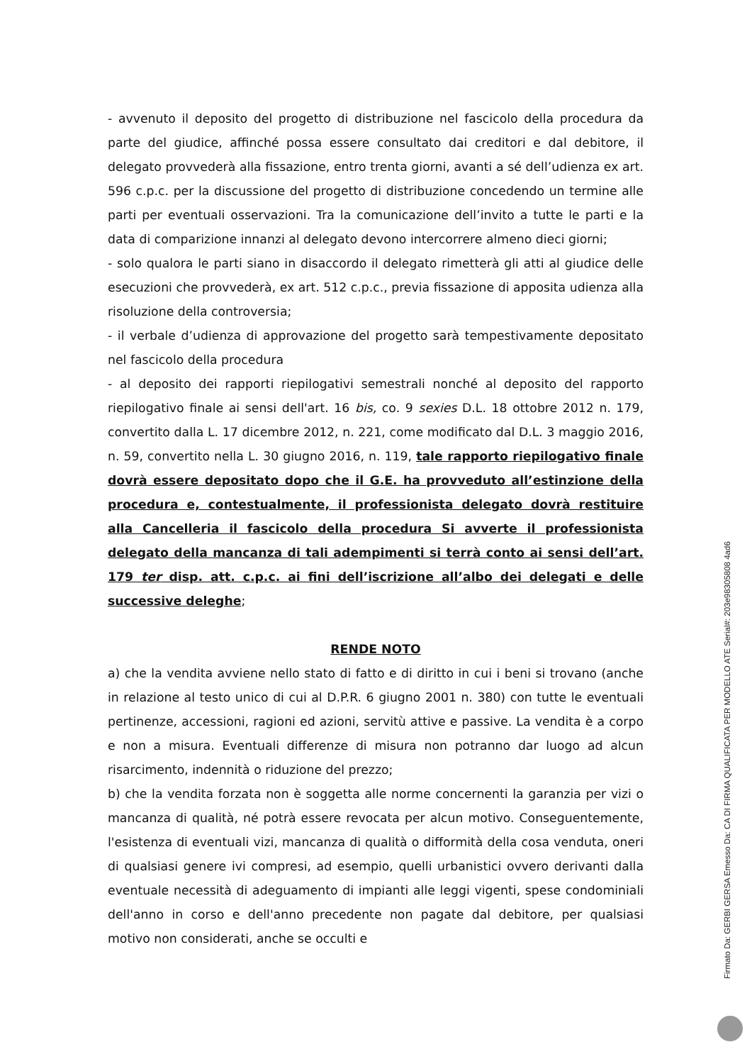- avvenuto il deposito del progetto di distribuzione nel fascicolo della procedura da parte del giudice, affinché possa essere consultato dai creditori e dal debitore, il delegato provvederà alla fissazione, entro trenta giorni, avanti a sé dell’udienza ex art. 596 c.p.c. per la discussione del progetto di distribuzione concedendo un termine alle parti per eventuali osservazioni. Tra la comunicazione dell’invito a tutte le parti e la data di comparizione innanzi al delegato devono intercorrere almeno dieci giorni;
- solo qualora le parti siano in disaccordo il delegato rimetterà gli atti al giudice delle esecuzioni che provvederà, ex art. 512 c.p.c., previa fissazione di apposita udienza alla risoluzione della controversia;
- il verbale d’udienza di approvazione del progetto sarà tempestivamente depositato nel fascicolo della procedura
- al deposito dei rapporti riepilogativi semestrali nonché al deposito del rapporto riepilogativo finale ai sensi dell'art. 16 bis, co. 9 sexies D.L. 18 ottobre 2012 n. 179, convertito dalla L. 17 dicembre 2012, n. 221, come modificato dal D.L. 3 maggio 2016, n. 59, convertito nella L. 30 giugno 2016, n. 119, tale rapporto riepilogativo finale dovrà essere depositato dopo che il G.E. ha provveduto all’estinzione della procedura e, contestualmente, il professionista delegato dovrà restituire alla Cancelleria il fascicolo della procedura Si avverte il professionista delegato della mancanza di tali adempimenti si terrà conto ai sensi dell’art. 179 ter disp. att. c.p.c. ai fini dell’iscrizione all’albo dei delegati e delle successive deleghe;
RENDE NOTO
a) che la vendita avviene nello stato di fatto e di diritto in cui i beni si trovano (anche in relazione al testo unico di cui al D.P.R. 6 giugno 2001 n. 380) con tutte le eventuali pertinenze, accessioni, ragioni ed azioni, servitù attive e passive. La vendita è a corpo e non a misura. Eventuali differenze di misura non potranno dar luogo ad alcun risarcimento, indennità o riduzione del prezzo;
b) che la vendita forzata non è soggetta alle norme concernenti la garanzia per vizi o mancanza di qualità, né potrà essere revocata per alcun motivo. Conseguentemente, l'esistenza di eventuali vizi, mancanza di qualità o difformità della cosa venduta, oneri di qualsiasi genere ivi compresi, ad esempio, quelli urbanistici ovvero derivanti dalla eventuale necessità di adeguamento di impianti alle leggi vigenti, spese condominiali dell'anno in corso e dell'anno precedente non pagate dal debitore, per qualsiasi motivo non considerati, anche se occulti e
Firmato Da: GERBI GERSA Emesso Da: CA DI FIRMA QUALIFICATA PER MODELLO ATE Serial#: 203e98305808 4ad6